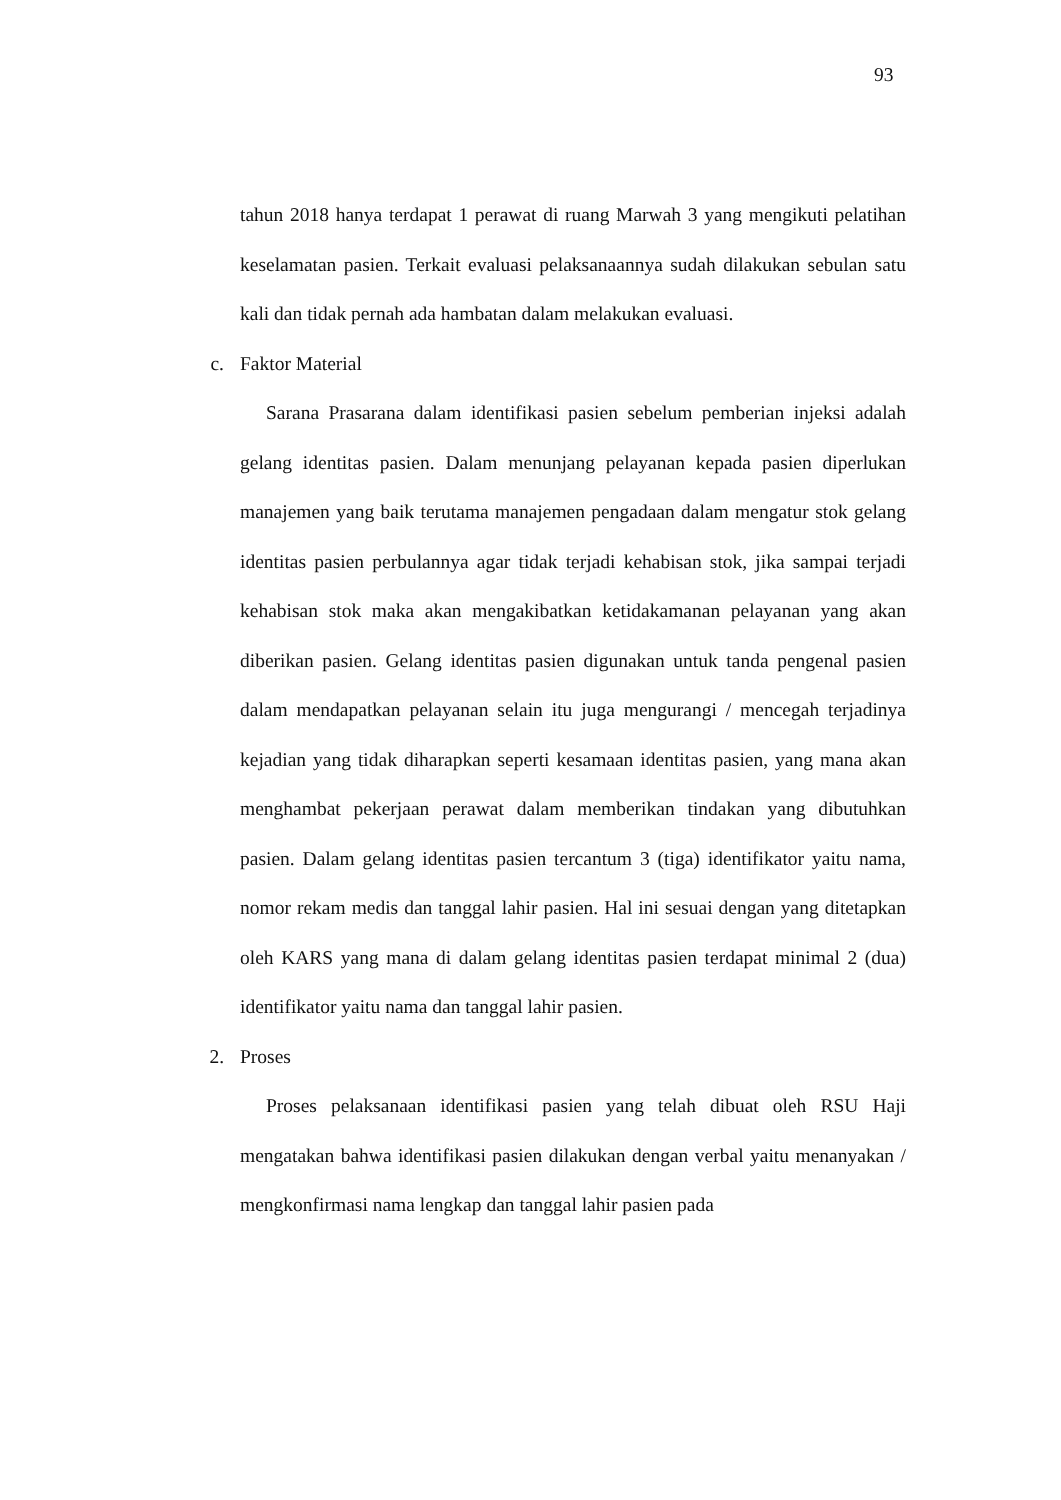93
tahun 2018 hanya terdapat 1 perawat di ruang Marwah 3 yang mengikuti pelatihan keselamatan pasien. Terkait evaluasi pelaksanaannya sudah dilakukan sebulan satu kali dan tidak pernah ada hambatan dalam melakukan evaluasi.
c. Faktor Material
Sarana Prasarana dalam identifikasi pasien sebelum pemberian injeksi adalah gelang identitas pasien. Dalam menunjang pelayanan kepada pasien diperlukan manajemen yang baik terutama manajemen pengadaan dalam mengatur stok gelang identitas pasien perbulannya agar tidak terjadi kehabisan stok, jika sampai terjadi kehabisan stok maka akan mengakibatkan ketidakamanan pelayanan yang akan diberikan pasien. Gelang identitas pasien digunakan untuk tanda pengenal pasien dalam mendapatkan pelayanan selain itu juga mengurangi / mencegah terjadinya kejadian yang tidak diharapkan seperti kesamaan identitas pasien, yang mana akan menghambat pekerjaan perawat dalam memberikan tindakan yang dibutuhkan pasien. Dalam gelang identitas pasien tercantum 3 (tiga) identifikator yaitu nama, nomor rekam medis dan tanggal lahir pasien. Hal ini sesuai dengan yang ditetapkan oleh KARS yang mana di dalam gelang identitas pasien terdapat minimal 2 (dua) identifikator yaitu nama dan tanggal lahir pasien.
2. Proses
Proses pelaksanaan identifikasi pasien yang telah dibuat oleh RSU Haji mengatakan bahwa identifikasi pasien dilakukan dengan verbal yaitu menanyakan / mengkonfirmasi nama lengkap dan tanggal lahir pasien pada